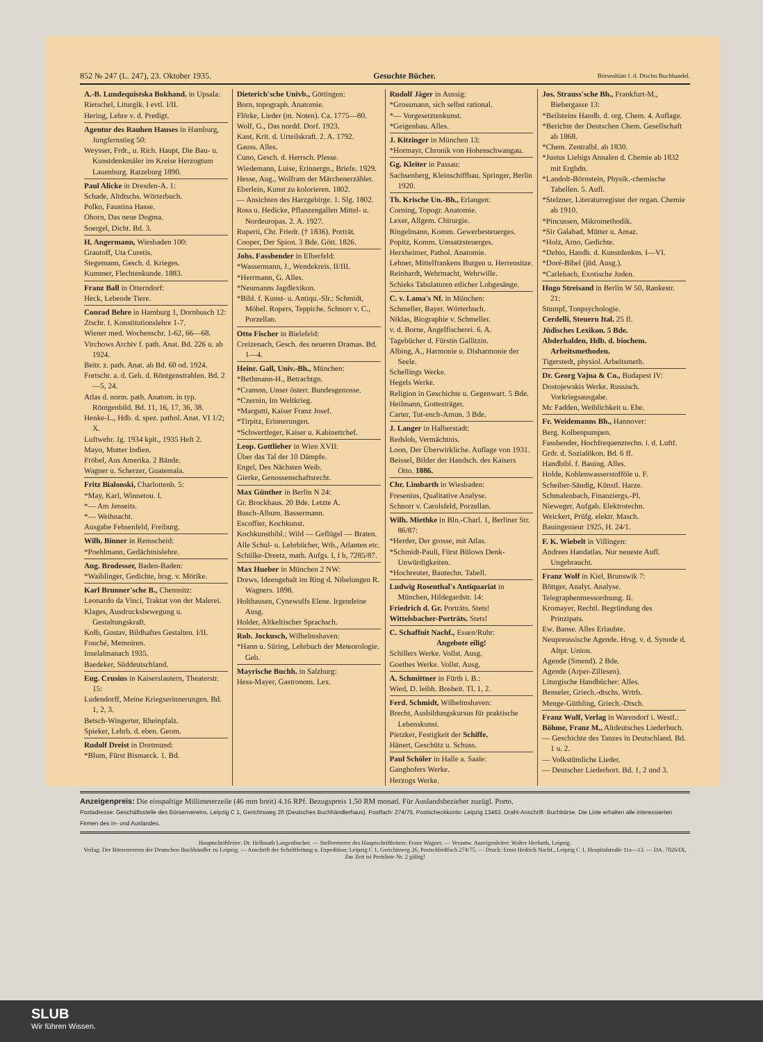852 № 247 (L. 247), 23. Oktober 1935. Gesuchte Bücher. Börsenblatt f. d. Dtschn Buchhandel.
A.-B. Lundequistska Bokhand. in Upsala:
Rietschel, Liturgik. I evtl. I/II.
Hering, Lehre v. d. Predigt.
Agentur des Rauhen Hauses in Hamburg, Jungfernstieg 50:
Weysser, Frdr., u. Rich. Haupt, Die Bau- u. Kunstdenkmäler im Kreise Herzogtum Lauenburg. Ratzeburg 1890.
Paul Alicke in Dresden-A. 1:
Schade, Altdtschs. Wörterbuch.
Polko, Faustina Hasse.
Ohorn, Das neue Dogma.
Soergel, Dicht. Bd. 3.
H. Angermann, Wiesbaden 100:
Grautoff, Uta Curetis.
Stegemann, Gesch. d. Krieges.
Kummer, Flechtenkunde. 1883.
Franz Ball in Otterndorf:
Heck, Lebende Tiere.
Conrad Behre in Hamburg 1, Dornbusch 12:
Ztschr. f. Konstitutionslehre 1-7.
Wiener med. Wochenschr. 1-62, 66—68.
Virchows Archiv f. path. Anat. Bd. 226 u. ab 1924.
Beitr. z. path. Anat. ab Bd. 60 od. 1924.
Fortschr. a. d. Geb. d. Röntgenstrahlen. Bd. 2—5, 24.
Atlas d. norm. path. Anatom. in typ. Röntgenbild. Bd. 11, 16, 17, 36, 38.
Henke-L., Hdb. d. spez. pathol. Anat. VI 1/2; X.
Luftwehr. Jg. 1934 kplt., 1935 Heft 2.
Mayo, Mutter Indien.
Fröbel, Aus Amerika. 2 Bände.
Wagner u. Scherzer, Guatemala.
Fritz Bialonski, Charlottenb. 5:
*May, Karl, Winnetou. I.
*— Am Jenseits.
*— Weihnacht.
Ausgabe Fehsenfeld, Freiburg.
Wilh. Binner in Remscheid:
*Poehlmann, Gedächtnislehre.
Aug. Brodesser, Baden-Baden:
*Waiblinger, Gedichte, hrsg. v. Mörike.
Karl Brunner'sche B., Chemnitz:
Leonardo da Vinci, Traktat von der Malerei.
Klages, Ausdrucksbewegung u. Gestaltungskraft.
Kolb, Gustav, Bildhaftes Gestalten. I/II.
Fouché, Memoiren.
Inselalmanach 1935.
Baedeker, Süddeutschland.
Eug. Crusius in Kaiserslautern, Theaterstr. 15:
Ludendorff, Meine Kriegserinnerungen. Bd. 1, 2, 3.
Betsch-Wingerter, Rheinpfalz.
Spieker, Lehrb. d. eben. Geom.
Rudolf Dreist in Dortmund:
*Blum, Fürst Bismarck. 1. Bd.
Dieterich'sche Univb., Göttingen:
Born, topograph. Anatomie.
Flörke, Lieder (m. Noten). Ca. 1775—80.
Wolf, G., Das nordd. Dorf. 1923.
Kant, Krit. d. Urteilskraft. 2. A. 1792.
Gauss. Alles.
Cuno, Gesch. d. Herrsch. Plesse.
Wiedemann, Luise, Erinnergn., Briefe. 1929.
Hesse, Aug., Wolfram der Märchenerzähler.
Eberlein, Kunst zu kolorieren. 1802.
— Ansichten des Harzgebirge. 1. Slg. 1802.
Ross u. Hedicke, Pflanzengallen Mittel- u. Nordeuropas. 2. A. 1927.
Ruperti, Chr. Friedr. († 1836). Porträt.
Cooper, Der Spion. 3 Bde. Gött. 1826.
Johs. Fassbender in Elberfeld:
*Wassermann, J., Wendekreis. II/III.
*Herrmann, G. Alles.
*Neumanns Jagdlexikon.
*Bibl. f. Kunst- u. Antiqu.-Slr.: Schmidt, Möbel. Ropers, Teppiche. Schnorr v. C., Porzellan.
Otto Fischer in Bielefeld:
Creizenach, Gesch. des neueren Dramas. Bd. 1—4.
Heinr. Gall, Univ.-Bh., München:
*Bethmann-H., Betrachtgn.
*Cramon, Unser österr. Bundesgenosse.
*Czernin, Im Weltkrieg.
*Margutti, Kaiser Franz Josef.
*Tirpitz, Erinnerungen.
*Schwertfeger, Kaiser u. Kabinettchef.
Leop. Gottlieber in Wien XVII:
Über das Tal der 10 Dämpfe.
Engel, Des Nächsten Weib.
Gierke, Genossenschaftsrecht.
Max Günther in Berlin N 24:
Gr. Brockhaus. 20 Bde. Letzte A.
Busch-Album. Bassermann.
Escoffier, Kochkunst.
Kochkunstbibl.: Wild — Geflügel — Braten.
Alle Schul- u. Lehrbücher, Wtb., Atlanten etc.
Schülke-Dreetz, math. Aufgs. I, I b, 7285/87.
Max Hueber in München 2 NW:
Drews, Ideengehalt im Ring d. Nibelungen R. Wagners. 1898.
Holthausen, Cynewulfs Elene. Irgendeine Ausg.
Holder, Altkeltischer Sprachsch.
Rob. Jockusch, Wilhelmshaven:
*Hann u. Süring, Lehrbuch der Meteorologie. Geb.
Mayrische Buchh. in Salzburg:
Hess-Mayer, Gastronom. Lex.
Rudolf Jäger in Aussig:
*Grossmann, sich selbst rational.
*— Vorgesetztenkunst.
*Geigenbau. Alles.
J. Kitzinger in München 13:
*Hormayr, Chronik von Hohenschwangau.
Gg. Kleiter in Passau:
Sachsenberg, Kleinschiffbau. Springer, Berlin 1920.
Th. Krische Un.-Bh., Erlangen:
Corning, Topogr. Anatomie.
Lexer, Allgem. Chirurgie.
Ringelmann, Komm. Gewerbesteuerges.
Popitz, Komm. Umsatzsteuerges.
Herxheimer, Pathol. Anatomie.
Lehner, Mittelfrankens Burgen u. Herrensitze.
Reinhardt, Wehrmacht, Wehrwille.
Schieks Tabulaturen etlicher Lobgesänge.
C. v. Lama's Nf. in München:
Schmeller, Bayer. Wörterbuch.
Niklas, Biographie v. Schmeller.
v. d. Borne, Angelfischerei. 6. A.
Tagebücher d. Fürstin Gallitzin.
Albing, A., Harmonie u. Disharmonie der Seele.
Schellings Werke.
Hegels Werke.
Religion in Geschichte u. Gegenwart. 5 Bde.
Heilmann, Gottesträger.
Carter, Tut-ench-Amun. 3 Bde.
J. Langer in Halberstadt:
Redslob, Vermächtnis.
Loon, Der Überwirkliche. Auflage von 1931.
Beissel, Bilder der Handsch. des Kaisers Otto. 1886.
Chr. Limbarth in Wiesbaden:
Fresenius, Qualitative Analyse.
Schnorr v. Carolsfeld, Porzellan.
Wilh. Miethke in Bln.-Charl. 1, Berliner Str. 86/87:
*Herder, Der grosse, mit Atlas.
*Schmidt-Pauli, Fürst Bülows Denk-Unwürdigkeiten.
*Hochreuter, Bautechn. Tabell.
Ludwig Rosenthal's Antiquariat in München, Hildegardstr. 14:
Friedrich d. Gr. Porträts. Stets!
Wittelsbacher-Porträts. Stets!
C. Schaffnit Nachf., Essen/Ruhr:
Angebote eilig!
Schillers Werke. Vollst. Ausg.
Goethes Werke. Vollst. Ausg.
A. Schmittner in Fürth i. B.:
Wied, D. leibh. Bosheit. Tl. 1, 2.
Ferd. Schmidt, Wilhelmshaven:
Brecht, Ausbildungskursus für praktische Lebenskunst.
Pietzker, Festigkeit der Schiffe.
Hänert, Geschütz u. Schuss.
Paul Schöler in Halle a. Saale:
Ganghofers Werke.
Herzogs Werke.
Jos. Strauss'sche Bh., Frankfurt-M., Biebergasse 13:
*Beilsteins Handb. d. org. Chem. 4. Auflage.
*Berichte der Deutschen Chem. Gesellschaft ab 1868.
*Chem. Zentralbl. ab 1830.
*Justus Liebigs Annalen d. Chemie ab 1832 mit Ergbdn.
*Landolt-Börnstein, Physik.-chemische Tabellen. 5. Aufl.
*Stelzner, Literaturregister der organ. Chemie ab 1910.
*Pincussen, Mikromethodik.
*Sir Galahad, Mütter u. Amaz.
*Holz, Arno, Gedichte.
*Dehio, Handb. d. Kunstdenkm. I—VI.
*Doré-Bibel (jüd. Ausg.).
*Carlebach, Exotische Juden.
Hugo Streisand in Berlin W 50, Rankestr. 21:
Stumpf, Tonpsychologie.
Cerdelli, Steuern Ital. 25 fl.
Jüdisches Lexikon. 5 Bde.
Abderhalden, Hdb. d. biochem. Arbeitsmethoden.
Tigerstedt, physiol. Arbeitsmeth.
Dr. Georg Vajna & Co., Budapest IV:
Dostojewskis Werke. Russisch. Vorkriegsausgabe.
Mc Fadden, Weiblichkeit u. Ehe.
Fr. Weidemanns Bh., Hannover:
Berg. Kolbenpumpen.
Fassbender, Hochfrequenztechn. i. d. Luftf.
Grdr. d. Sozialökon. Bd. 6 ff.
Handbibl. f. Bauing. Alles.
Holde, Kohlenwasserstofföle u. F.
Scheiber-Sändig, Künstl. Harze.
Schmalenbach, Finanziergs.-Pl.
Nieweger, Aufgab. Elektrotechn.
Weickert, Prüfg. elektr. Masch.
Bauingenieur 1925, H. 24/1.
F. K. Wiebelt in Villingen:
Andrees Handatlas. Nur neueste Aufl. Ungebraucht.
Franz Wolf in Kiel, Brunswik 7:
Böttger, Analyt. Analyse.
Telegraphenmessordnung. II.
Kromayer, Rechtl. Begründung des Prinzipats.
Ew. Banse. Alles Erlaubte.
Neupreussische Agende. Hrsg. v. d. Synode d. Altpr. Union.
Agende (Smend). 2 Bde.
Agende (Arper-Zillesen).
Liturgische Handbücher: Alles.
Benseler, Griech.-dtschs. Wrtrb.
Menge-Güthling, Griech.-Dtsch.
Franz Wulf, Verlag in Warendorf i. Westf.:
Böhme, Franz M., Altdeutsches Liederbuch.
— Geschichte des Tanzes in Deutschland. Bd. 1 u. 2.
— Volkstümliche Lieder.
— Deutscher Liederhort. Bd. 1, 2 und 3.
Anzeigenpreis: Die einspaltige Millimeterzeile (46 mm breit) 4.16 RPf. Bezugspreis 1.50 RM monatl. Für Auslandsbezieher zuzügl. Porto.
Postadresse: Geschäftsstelle des Börsenvereins, Leipzig C 1, Gerichtsweg 26 (Deutsches Buchhändlerhaus). Postfach: 274/75. Postscheckkonto: Leipzig 13463. Draht-Anschrift: Buchbörse. Die Liste erhalten alle interessierten Firmen des In- und Auslandes.
Hauptschriftleiter: Dr. Hellmuth Langenbucher. — Stellvertreter des Hauptschriftleiters: Franz Wagner. — Verantw. Anzeigenleiter: Walter Herfurth, Leipzig.
Verlag: Der Börsenverein der Deutschen Buchhändler zu Leipzig. — Anschrift der Schriftleitung u. Expedition: Leipzig C 1, Gerichtsweg 26, Postschließfach 274/75. — Druck: Ernst Hedrich Nachf., Leipzig C 1, Hospitalstraße 11a—13. — DA. 7026/IX.
Zur Zeit ist Preisliste Nr. 2 gültig!
SLUB
Wir führen Wissen.